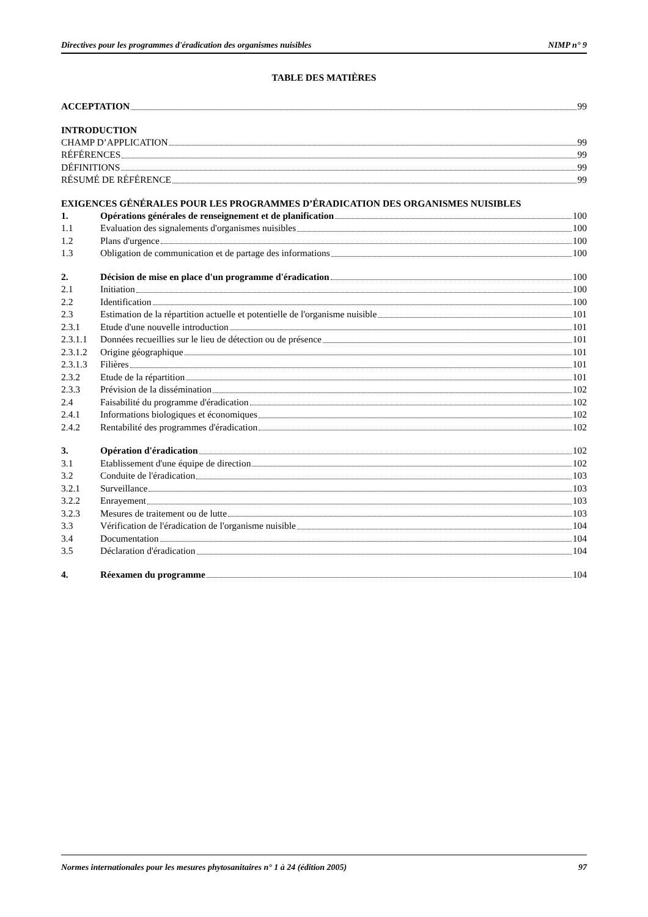Directives pour les programmes d'éradication des organismes nuisibles NIMP n° 9
TABLE DES MATIÈRES
ACCEPTATION 99
INTRODUCTION
CHAMP D’APPLICATION 99
RÉFÉRENCES 99
DÉFINITIONS 99
RÉSUMÉ DE RÉFÉRENCE 99
EXIGENCES GÉNÉRALES POUR LES PROGRAMMES D’ÉRADICATION DES ORGANISMES NUISIBLES
1. Opérations générales de renseignement et de planification 100
1.1 Evaluation des signalements d'organismes nuisibles 100
1.2 Plans d'urgence 100
1.3 Obligation de communication et de partage des informations 100
2. Décision de mise en place d'un programme d'éradication 100
2.1 Initiation 100
2.2 Identification 100
2.3 Estimation de la répartition actuelle et potentielle de l'organisme nuisible 101
2.3.1 Etude d'une nouvelle introduction 101
2.3.1.1 Données recueillies sur le lieu de détection ou de présence 101
2.3.1.2 Origine géographique 101
2.3.1.3 Filières 101
2.3.2 Etude de la répartition 101
2.3.3 Prévision de la dissémination 102
2.4 Faisabilité du programme d'éradication 102
2.4.1 Informations biologiques et économiques 102
2.4.2 Rentabilité des programmes d'éradication 102
3. Opération d'éradication 102
3.1 Etablissement d'une équipe de direction 102
3.2 Conduite de l'éradication 103
3.2.1 Surveillance 103
3.2.2 Enrayement 103
3.2.3 Mesures de traitement ou de lutte 103
3.3 Vérification de l'éradication de l'organisme nuisible 104
3.4 Documentation 104
3.5 Déclaration d'éradication 104
4. Réexamen du programme 104
Normes internationales pour les mesures phytosanitaires n° 1 à 24 (édition 2005) 97